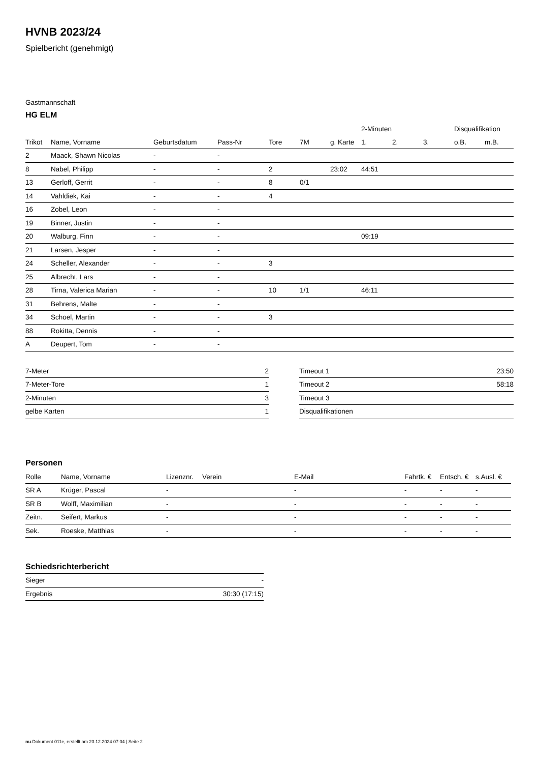HVNB 2023/24
Spielbericht (genehmigt)
Gastmannschaft
HG ELM
| | | | | | | | 2-Minuten | | | Disqualifikation | |
| Trikot | Name, Vorname | Geburtsdatum | Pass-Nr | Tore | 7M | g. Karte | 1. | 2. | 3. | o.B. | m.B. |
| 2 | Maack, Shawn Nicolas | - | - | | | | | | | | |
| 8 | Nabel, Philipp | - | - | 2 | | 23:02 | 44:51 | | | | |
| 13 | Gerloff, Gerrit | - | - | 8 | 0/1 | | | | | | |
| 14 | Vahldiek, Kai | - | - | 4 | | | | | | | |
| 16 | Zobel, Leon | - | - | | | | | | | | |
| 19 | Binner, Justin | - | - | | | | | | | | |
| 20 | Walburg, Finn | - | - | | | | 09:19 | | | | |
| 21 | Larsen, Jesper | - | - | | | | | | | | |
| 24 | Scheller, Alexander | - | - | 3 | | | | | | | |
| 25 | Albrecht, Lars | - | - | | | | | | | | |
| 28 | Tirna, Valerica Marian | - | - | 10 | 1/1 | | 46:11 | | | | |
| 31 | Behrens, Malte | - | - | | | | | | | | |
| 34 | Schoel, Martin | - | - | 3 | | | | | | | |
| 88 | Rokitta, Dennis | - | - | | | | | | | | |
| A | Deupert, Tom | - | - | | | | | | | | |
| 7-Meter | 2 |
| 7-Meter-Tore | 1 |
| 2-Minuten | 3 |
| gelbe Karten | 1 |
| Timeout 1 | 23:50 |
| Timeout 2 | 58:18 |
| Timeout 3 | |
| Disqualifikationen | |
Personen
| Rolle | Name, Vorname | Lizenznr. | Verein | E-Mail | Fahrtk. € | Entsch. € | s.Ausl. € |
| --- | --- | --- | --- | --- | --- | --- | --- |
| SR A | Krüger, Pascal | - | | - | - | - | - |
| SR B | Wolff, Maximilian | - | | - | - | - | - |
| Zeitn. | Seifert, Markus | - | | - | - | - | - |
| Sek. | Roeske, Matthias | - | | - | - | - | - |
Schiedsrichterbericht
| Sieger | - |
| Ergebnis | 30:30 (17:15) |
nu.Dokument 011e, erstellt am 23.12.2024 07:04 | Seite 2